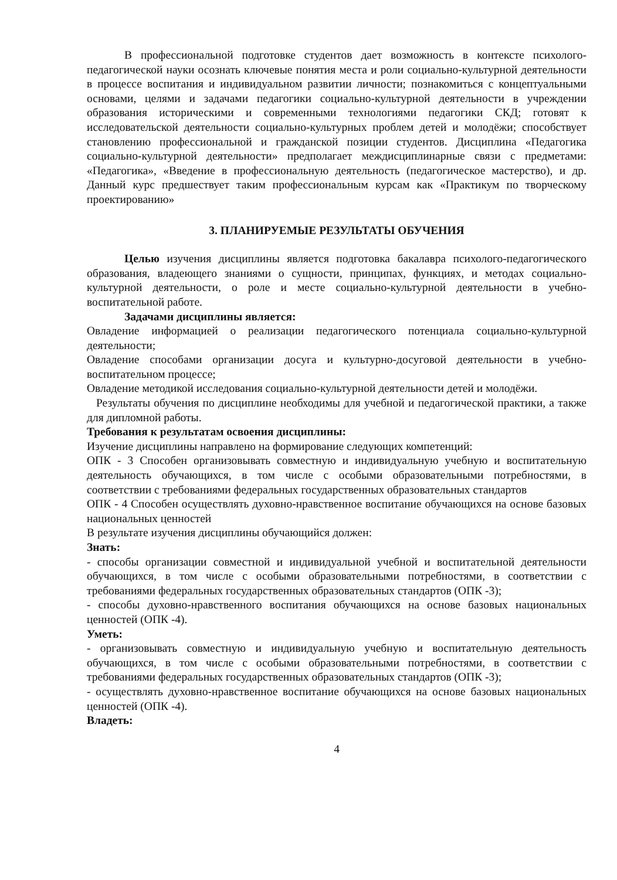В профессиональной подготовке студентов дает возможность в контексте психолого-педагогической науки осознать ключевые понятия места и роли социально-культурной деятельности в процессе воспитания и индивидуальном развитии личности; познакомиться с концептуальными основами, целями и задачами педагогики социально-культурной деятельности в учреждении образования историческими и современными технологиями педагогики СКД; готовят к исследовательской деятельности социально-культурных проблем детей и молодёжи; способствует становлению профессиональной и гражданской позиции студентов. Дисциплина «Педагогика социально-культурной деятельности» предполагает междисциплинарные связи с предметами: «Педагогика», «Введение в профессиональную деятельность (педагогическое мастерство), и др. Данный курс предшествует таким профессиональным курсам как «Практикум по творческому проектированию»
3. ПЛАНИРУЕМЫЕ РЕЗУЛЬТАТЫ ОБУЧЕНИЯ
Целью изучения дисциплины является подготовка бакалавра психолого-педагогического образования, владеющего знаниями о сущности, принципах, функциях, и методах социально-культурной деятельности, о роле и месте социально-культурной деятельности в учебно-воспитательной работе.
Задачами дисциплины является:
Овладение информацией о реализации педагогического потенциала социально-культурной деятельности;
Овладение способами организации досуга и культурно-досуговой деятельности в учебно-воспитательном процессе;
Овладение методикой исследования социально-культурной деятельности детей и молодёжи.
Результаты обучения по дисциплине необходимы для учебной и педагогической практики, а также для дипломной работы.
Требования к результатам освоения дисциплины:
Изучение дисциплины направлено на формирование следующих компетенций:
ОПК - 3 Способен организовывать совместную и индивидуальную учебную и воспитательную деятельность обучающихся, в том числе с особыми образовательными потребностями, в соответствии с требованиями федеральных государственных образовательных стандартов
ОПК - 4 Способен осуществлять духовно-нравственное воспитание обучающихся на основе базовых национальных ценностей
В результате изучения дисциплины обучающийся должен:
Знать:
- способы организации совместной и индивидуальной учебной и воспитательной деятельности обучающихся, в том числе с особыми образовательными потребностями, в соответствии с требованиями федеральных государственных образовательных стандартов (ОПК -3);
- способы духовно-нравственного воспитания обучающихся на основе базовых национальных ценностей (ОПК -4).
Уметь:
- организовывать совместную и индивидуальную учебную и воспитательную деятельность обучающихся, в том числе с особыми образовательными потребностями, в соответствии с требованиями федеральных государственных образовательных стандартов (ОПК -3);
- осуществлять духовно-нравственное воспитание обучающихся на основе базовых национальных ценностей (ОПК -4).
Владеть:
4